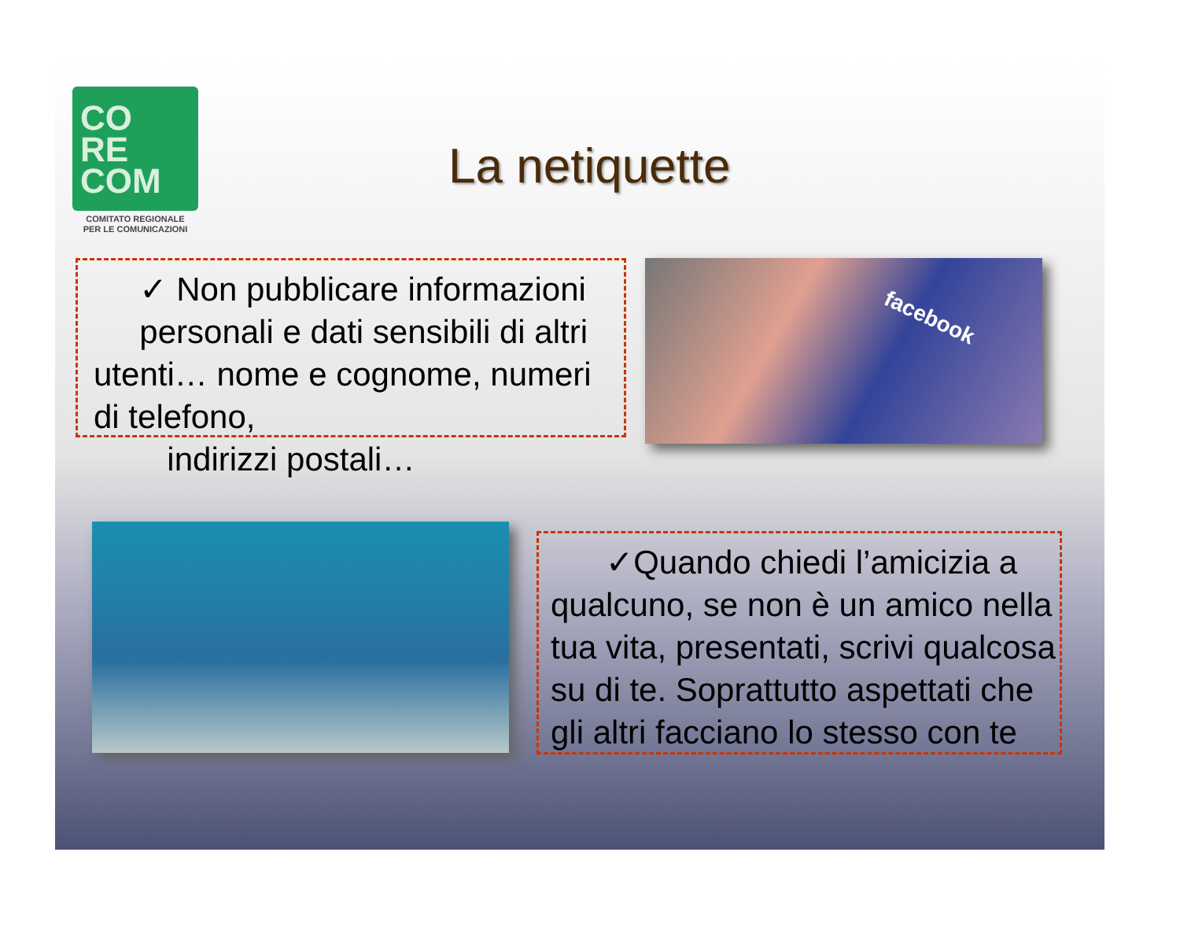CO
RE
COM
COMITATO REGIONALE
PER LE COMUNICAZIONI
La netiquette
✓ Non pubblicare informazioni
personali e dati sensibili di altri
utenti… nome e cognome, numeri di telefono,
indirizzi postali…
facebook
✓Quando chiedi l’amicizia a qualcuno, se non è un amico nella tua vita, presentati, scrivi qualcosa su di te. Soprattutto aspettati che gli altri facciano lo stesso con te